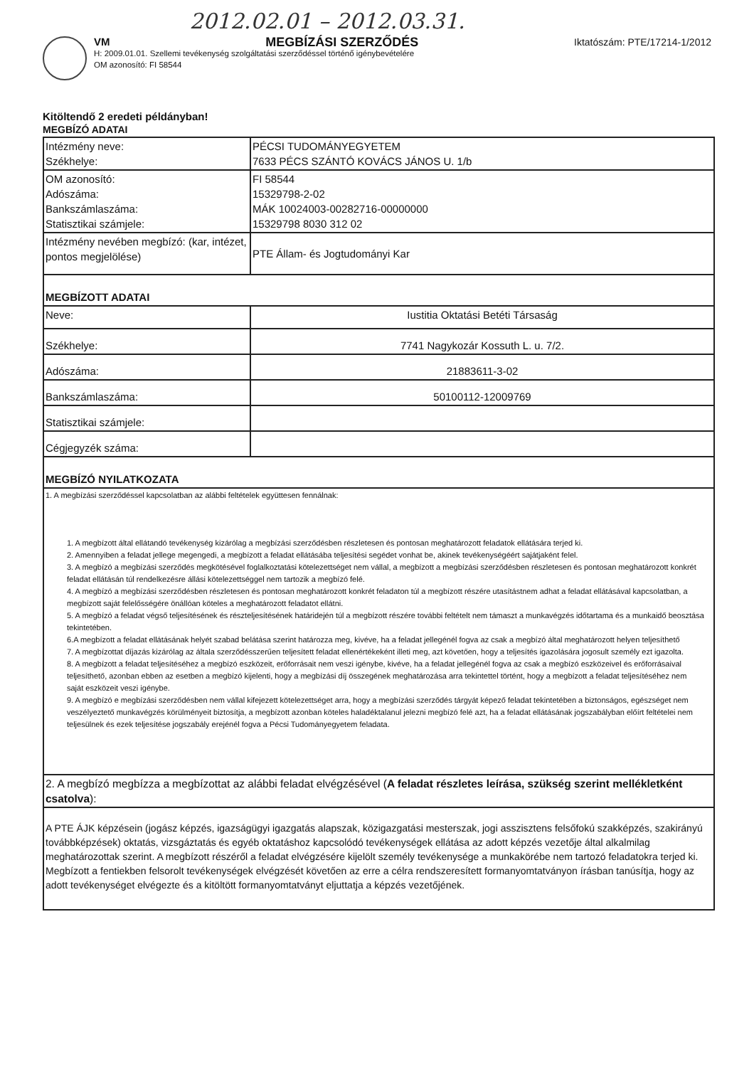2012.02.01 – 2012.03.31.
VM MEGBÍZÁSI SZERZŐDÉS Iktatószám: PTE/17214-1/2012
H: 2009.01.01. Szellemi tevékenység szolgáltatási szerződéssel történő igénybevételére
OM azonosító: FI 58544
Kitöltendő 2 eredeti példányban!
MEGBÍZÓ ADATAI
| Intézmény neve: Székhelye: | PÉCSI TUDOMÁNYEGYETEM 7633 PÉCS SZÁNTÓ KOVÁCS JÁNOS U. 1/b |
| OM azonosító: Adószáma: Bankszámlaszáma: Statisztikai számjele: | FI 58544 15329798-2-02 MÁK 10024003-00282716-00000000 15329798 8030 312 02 |
| Intézmény nevében megbízó: (kar, intézet, pontos megjelölése) | PTE Állam- és Jogtudományi Kar |
| MEGBÍZOTT ADATAI | |
| Neve: | Iustitia Oktatási Betéti Társaság |
| Székhelye: | 7741 Nagykozár Kossuth L. u. 7/2. |
| Adószáma: | 21883611-3-02 |
| Bankszámlaszáma: | 50100112-12009769 |
| Statisztikai számjele: | |
| Cégjegyzék száma: | |
| MEGBÍZÓ NYILATKOZATA | |
| 1. A megbízási szerződéssel kapcsolatban az alábbi feltételek együttesen fennálnak: 1. A megbízott által ellátandó tevékenység kizárólag a megbízási szerződésben részletesen és pontosan meghatározott feladatok ellátására terjed ki. 2. Amennyiben a feladat jellege megengedi, a megbízott a feladat ellátásába teljesítési segédet vonhat be, akinek tevékenységéért sajátjaként felel. 3. A megbízó a megbízási szerződés megkötésével foglalkoztatási kötelezettséget nem vállal, a megbízott a megbízási szerződésben részletesen és pontosan meghatározott konkrét feladat ellátásán túl rendelkezésre állási kötelezettséggel nem tartozik a megbízó felé. 4. A megbízó a megbízási szerződésben részletesen és pontosan meghatározott konkrét feladaton túl a megbízott részére utasítástnem adhat a feladat ellátásával kapcsolatban, a megbízott saját felelősségére önállóan köteles a meghatározott feladatot ellátni. 5. A megbízó a feladat végső teljesítésének és részteljesítésének határidején túl a megbízott részére további feltételt nem támaszt a munkavégzés időtartama és a munkaidő beosztása tekintetében. 6.A megbízott a feladat ellátásának helyét szabad belátása szerint határozza meg, kivéve, ha a feladat jellegénél fogva az csak a megbízó által meghatározott helyen teljesíthető 7. A megbízottat díjazás kizárólag az általa szerződésszerűen teljesített feladat ellenértékeként illeti meg, azt követően, hogy a teljesítés igazolására jogosult személy ezt igazolta. 8. A megbízott a feladat teljesítéséhez a megbízó eszközeit, erőforrásait nem veszi igénybe, kivéve, ha a feladat jellegénél fogva az csak a megbízó eszközeivel és erőforrásaival teljesíthető, azonban ebben az esetben a megbízó kijelenti, hogy a megbízási díj összegének meghatározása arra tekintettel történt, hogy a megbízott a feladat teljesítéséhez nem saját eszközeit veszi igénybe. 9. A megbízó e megbízási szerződésben nem vállal kifejezett kötelezettséget arra, hogy a megbízási szerződés tárgyát képező feladat tekintetében a biztonságos, egészséget nem veszélyeztető munkavégzés körülményeit biztosítja, a megbízott azonban köteles haladéktalanul jelezni megbízó felé azt, ha a feladat ellátásának jogszabályban előírt feltételei nem teljesülnek és ezek teljesítése jogszabály erejénél fogva a Pécsi Tudományegyetem feladata. | |
| 2. A megbízó megbízza a megbízottat az alábbi feladat elvégzésével ( A feladat részletes leírása, szükség szerint mellékletként csatolva ): | |
| A PTE ÁJK képzésein (jogász képzés, igazságügyi igazgatás alapszak, közigazgatási mesterszak, jogi asszisztens felsőfokú szakképzés, szakirányú továbbképzések) oktatás, vizsgáztatás és egyéb oktatáshoz kapcsolódó tevékenységek ellátása az adott képzés vezetője által alkalmilag meghatározottak szerint. A megbízott részéről a feladat elvégzésére kijelölt személy tevékenysége a munkakörébe nem tartozó feladatokra terjed ki. Megbízott a fentiekben felsorolt tevékenységek elvégzését követően az erre a célra rendszeresített formanyomtatványon írásban tanúsítja, hogy az adott tevékenységet elvégezte és a kitöltött formanyomtatványt eljuttatja a képzés vezetőjének. | |